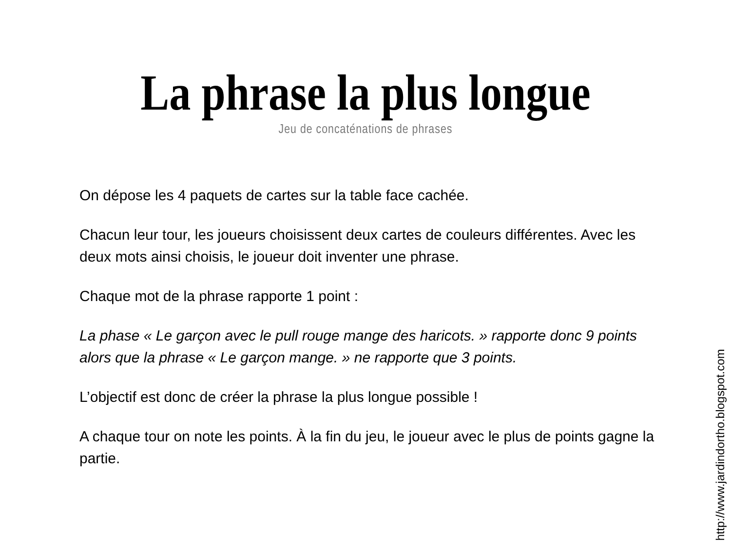La phrase la plus longue
Jeu de concaténations de phrases
On dépose les 4 paquets de cartes sur la table face cachée.
Chacun leur tour, les joueurs choisissent deux cartes de couleurs différentes. Avec les deux mots ainsi choisis, le joueur doit inventer une phrase.
Chaque mot de la phrase rapporte 1 point :
La phase « Le garçon avec le pull rouge mange des haricots. » rapporte donc 9 points alors que la phrase « Le garçon mange. » ne rapporte que 3 points.
L’objectif est donc de créer la phrase la plus longue possible !
A chaque tour on note les points. À la fin du jeu, le joueur avec le plus de points gagne la partie.
http://www.jardindortho.blogspot.com